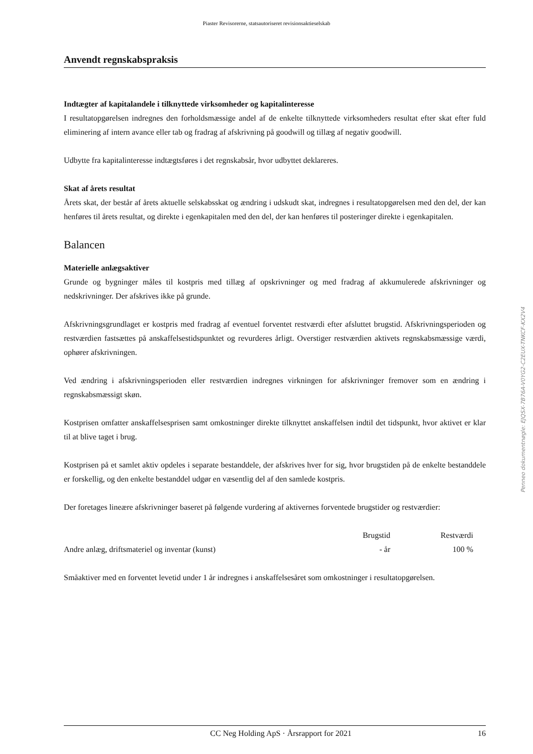Piaster Revisorerne, statsautoriseret revisionsaktieselskab
Anvendt regnskabspraksis
Indtægter af kapitalandele i tilknyttede virksomheder og kapitalinteresse
I resultatopgørelsen indregnes den forholdsmæssige andel af de enkelte tilknyttede virksomheders resultat efter skat efter fuld eliminering af intern avance eller tab og fradrag af afskrivning på goodwill og tillæg af negativ goodwill.
Udbytte fra kapitalinteresse indtægtsføres i det regnskabsår, hvor udbyttet deklareres.
Skat af årets resultat
Årets skat, der består af årets aktuelle selskabsskat og ændring i udskudt skat, indregnes i resultatopgørelsen med den del, der kan henføres til årets resultat, og direkte i egenkapitalen med den del, der kan henføres til posteringer direkte i egenkapitalen.
Balancen
Materielle anlægsaktiver
Grunde og bygninger måles til kostpris med tillæg af opskrivninger og med fradrag af akkumulerede afskrivninger og nedskrivninger. Der afskrives ikke på grunde.
Afskrivningsgrundlaget er kostpris med fradrag af eventuel forventet restværdi efter afsluttet brugstid. Afskrivningsperioden og restværdien fastsættes på anskaffelsestidspunktet og revurderes årligt. Overstiger restværdien aktivets regnskabsmæssige værdi, ophører afskrivningen.
Ved ændring i afskrivningsperioden eller restværdien indregnes virkningen for afskrivninger fremover som en ændring i regnskabsmæssigt skøn.
Kostprisen omfatter anskaffelsesprisen samt omkostninger direkte tilknyttet anskaffelsen indtil det tidspunkt, hvor aktivet er klar til at blive taget i brug.
Kostprisen på et samlet aktiv opdeles i separate bestanddele, der afskrives hver for sig, hvor brugstiden på de enkelte bestanddele er forskellig, og den enkelte bestanddel udgør en væsentlig del af den samlede kostpris.
Der foretages lineære afskrivninger baseret på følgende vurdering af aktivernes forventede brugstider og restværdier:
| | Brugstid | Restværdi |
| --- | --- | --- |
| Andre anlæg, driftsmateriel og inventar (kunst) | - år | 100 % |
Småaktiver med en forventet levetid under 1 år indregnes i anskaffelsesåret som omkostninger i resultatopgørelsen.
Penneo dokumentnøgle: EJQSX-7B76A-V0YG2-C2EUX-TNKCF-KX2V4
CC Neg Holding ApS · Årsrapport for 2021 16